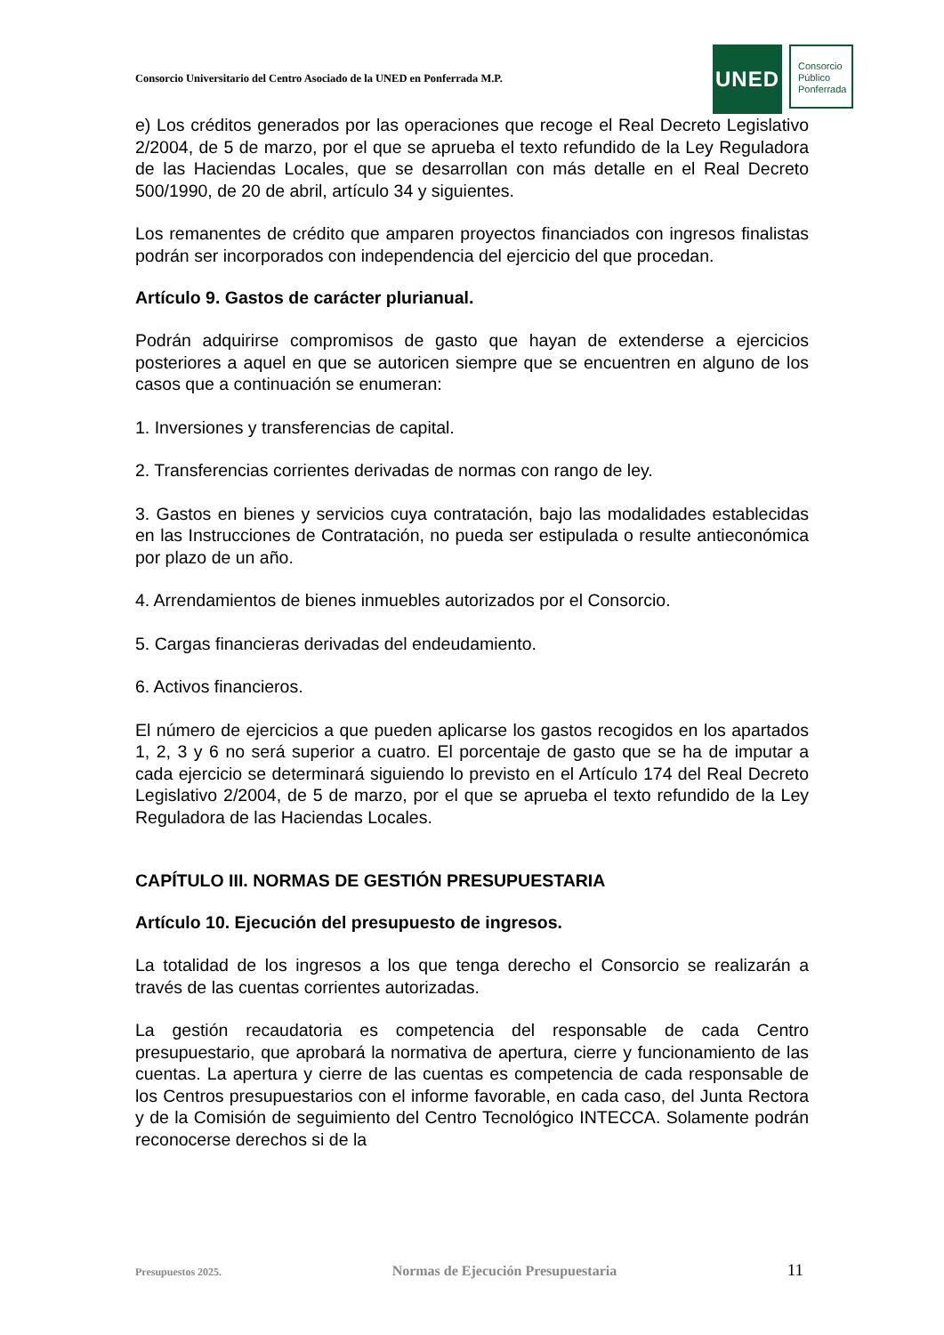Consorcio Universitario del Centro Asociado de la UNED en Ponferrada M.P.
UNED
Consorcio
Público
Ponferrada
e) Los créditos generados por las operaciones que recoge el Real Decreto Legislativo 2/2004, de 5 de marzo, por el que se aprueba el texto refundido de la Ley Reguladora de las Haciendas Locales, que se desarrollan con más detalle en el Real Decreto 500/1990, de 20 de abril, artículo 34 y siguientes.
Los remanentes de crédito que amparen proyectos financiados con ingresos finalistas podrán ser incorporados con independencia del ejercicio del que procedan.
Artículo 9. Gastos de carácter plurianual.
Podrán adquirirse compromisos de gasto que hayan de extenderse a ejercicios posteriores a aquel en que se autoricen siempre que se encuentren en alguno de los casos que a continuación se enumeran:
1. Inversiones y transferencias de capital.
2. Transferencias corrientes derivadas de normas con rango de ley.
3. Gastos en bienes y servicios cuya contratación, bajo las modalidades establecidas en las Instrucciones de Contratación, no pueda ser estipulada o resulte antieconómica por plazo de un año.
4. Arrendamientos de bienes inmuebles autorizados por el Consorcio.
5. Cargas financieras derivadas del endeudamiento.
6. Activos financieros.
El número de ejercicios a que pueden aplicarse los gastos recogidos en los apartados 1, 2, 3 y 6 no será superior a cuatro. El porcentaje de gasto que se ha de imputar a cada ejercicio se determinará siguiendo lo previsto en el Artículo 174 del Real Decreto Legislativo 2/2004, de 5 de marzo, por el que se aprueba el texto refundido de la Ley Reguladora de las Haciendas Locales.
CAPÍTULO III. NORMAS DE GESTIÓN PRESUPUESTARIA
Artículo 10. Ejecución del presupuesto de ingresos.
La totalidad de los ingresos a los que tenga derecho el Consorcio se realizarán a través de las cuentas corrientes autorizadas.
La gestión recaudatoria es competencia del responsable de cada Centro presupuestario, que aprobará la normativa de apertura, cierre y funcionamiento de las cuentas. La apertura y cierre de las cuentas es competencia de cada responsable de los Centros presupuestarios con el informe favorable, en cada caso, del Junta Rectora y de la Comisión de seguimiento del Centro Tecnológico INTECCA. Solamente podrán reconocerse derechos si de la
Presupuestos 2025. Normas de Ejecución Presupuestaria 11